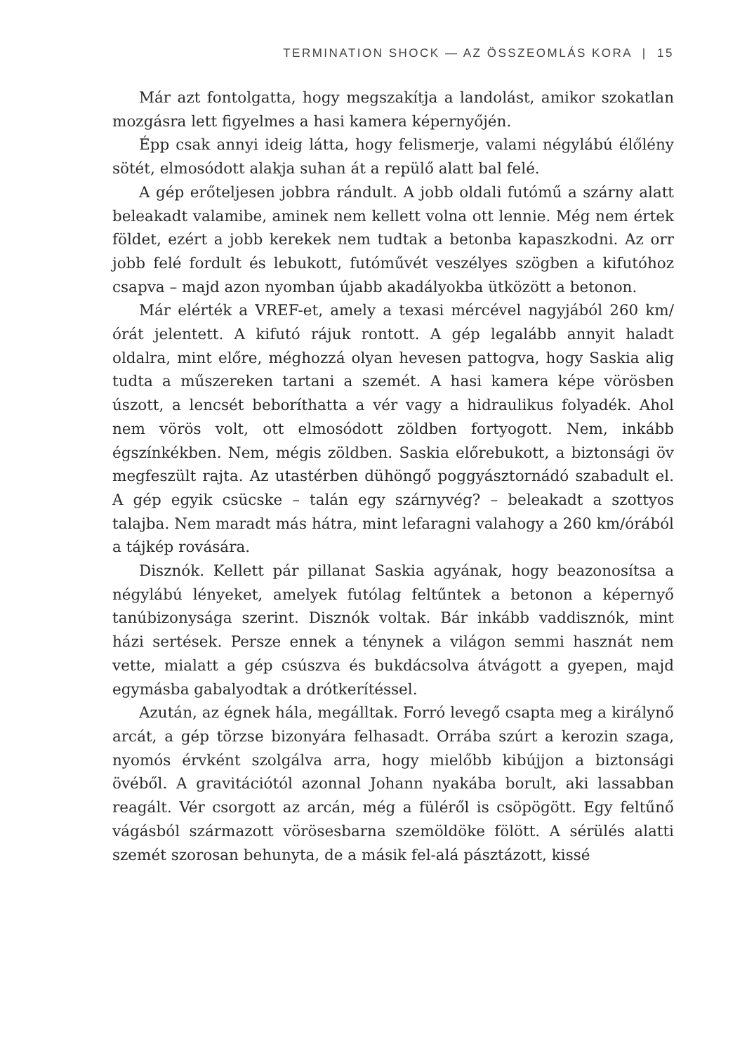TERMINATION SHOCK — AZ ÖSSZEOMLÁS KORA | 15
Már azt fontolgatta, hogy megszakítja a landolást, amikor szokatlan mozgásra lett figyelmes a hasi kamera képernyőjén.
Épp csak annyi ideig látta, hogy felismerje, valami négylábú élőlény sötét, elmosódott alakja suhan át a repülő alatt bal felé.
A gép erőteljesen jobbra rándult. A jobb oldali futómű a szárny alatt beleakadt valamibe, aminek nem kellett volna ott lennie. Még nem értek földet, ezért a jobb kerekek nem tudtak a betonba kapaszkodni. Az orr jobb felé fordult és lebukott, futóművét veszélyes szögben a kifutóhoz csapva – majd azon nyomban újabb akadályokba ütközött a betonon.
Már elérték a VREF-et, amely a texasi mércével nagyjából 260 km/órát jelentett. A kifutó rájuk rontott. A gép legalább annyit haladt oldalra, mint előre, méghozzá olyan hevesen pattogva, hogy Saskia alig tudta a műszereken tartani a szemét. A hasi kamera képe vörösben úszott, a lencsét beboríthatta a vér vagy a hidraulikus folyadék. Ahol nem vörös volt, ott elmosódott zöldben fortyogott. Nem, inkább égszínkékben. Nem, mégis zöldben. Saskia előrebukott, a biztonsági öv megfeszült rajta. Az utastérben dühöngő poggyásztornádó szabadult el. A gép egyik csücske – talán egy szárnyvég? – beleakadt a szottyos talajba. Nem maradt más hátra, mint lefaragni valahogy a 260 km/órából a tájkép rovására.
Disznók. Kellett pár pillanat Saskia agyának, hogy beazonosítsa a négylábú lényeket, amelyek futólag feltűntek a betonon a képernyő tanúbizonysága szerint. Disznók voltak. Bár inkább vaddisznók, mint házi sertések. Persze ennek a ténynek a világon semmi hasznát nem vette, mialatt a gép csúszva és bukdácsolva átvágott a gyepen, majd egymásba gabalyodtak a drótkerítéssel.
Azután, az égnek hála, megálltak. Forró levegő csapta meg a királynő arcát, a gép törzse bizonyára felhasadt. Orrába szúrt a kerozin szaga, nyomós érvként szolgálva arra, hogy mielőbb kibújjon a biztonsági övéből. A gravitációtól azonnal Johann nyakába borult, aki lassabban reagált. Vér csorgott az arcán, még a füléről is csöpögött. Egy feltűnő vágásból származott vörösesbarna szemöldöke fölött. A sérülés alatti szemét szorosan behunyta, de a másik fel-alá pásztázott, kissé